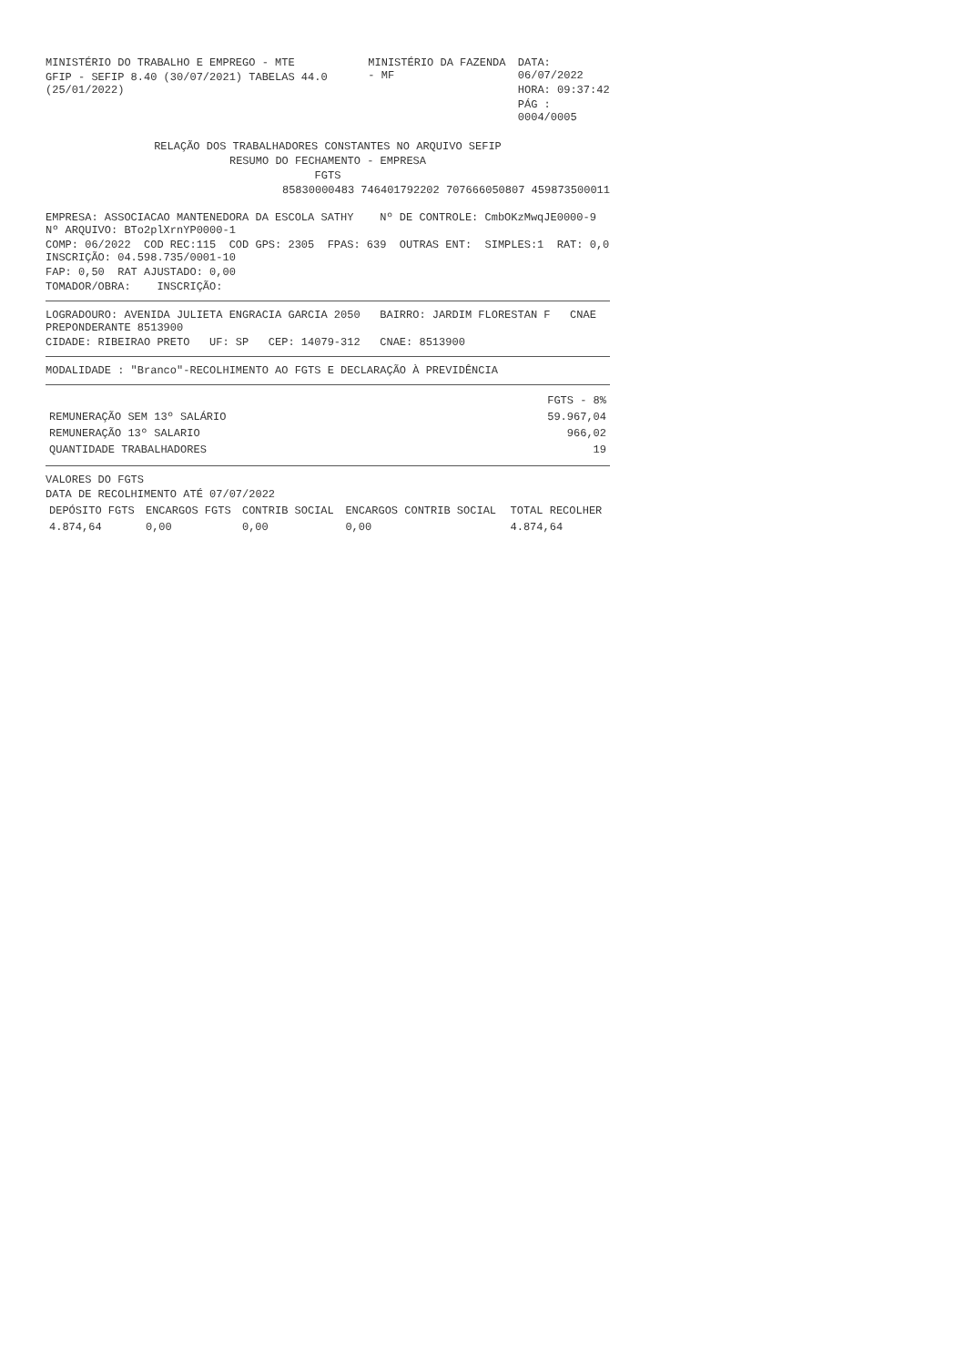MINISTÉRIO DO TRABALHO E EMPREGO - MTE
GFIP - SEFIP 8.40 (30/07/2021) TABELAS 44.0 (25/01/2022)
MINISTÉRIO DA FAZENDA - MF
DATA: 06/07/2022
HORA: 09:37:42
PÁG : 0004/0005
RELAÇÃO DOS TRABALHADORES CONSTANTES NO ARQUIVO SEFIP
RESUMO DO FECHAMENTO - EMPRESA
FGTS
85830000483 746401792202 707666050807 459873500011
EMPRESA: ASSOCIACAO MANTENEDORA DA ESCOLA SATHY Nº DE CONTROLE: CmbOKzMwqJE0000-9 Nº ARQUIVO: BTo2plXrnYP0000-1
COMP: 06/2022 COD REC:115 COD GPS: 2305 FPAS: 639 OUTRAS ENT: SIMPLES:1 RAT: 0,0 INSCRIÇÃO: 04.598.735/0001-10
FAP: 0,50 RAT AJUSTADO: 0,00
TOMADOR/OBRA: INSCRIÇÃO:
LOGRADOURO: AVENIDA JULIETA ENGRACIA GARCIA 2050 BAIRRO: JARDIM FLORESTAN F CNAE PREPONDERANTE 8513900
CIDADE: RIBEIRAO PRETO UF: SP CEP: 14079-312 CNAE: 8513900
MODALIDADE : "Branco"-RECOLHIMENTO AO FGTS E DECLARAÇÃO À PREVIDÊNCIA
| | FGTS - 8% |
| --- | --- |
| REMUNERAÇÃO SEM 13º SALÁRIO | 59.967,04 |
| REMUNERAÇÃO 13º SALARIO | 966,02 |
| QUANTIDADE TRABALHADORES | 19 |
VALORES DO FGTS
DATA DE RECOLHIMENTO ATÉ 07/07/2022
| DEPÓSITO FGTS | ENCARGOS FGTS | CONTRIB SOCIAL | ENCARGOS CONTRIB SOCIAL | TOTAL RECOLHER |
| --- | --- | --- | --- | --- |
| 4.874,64 | 0,00 | 0,00 | 0,00 | 4.874,64 |